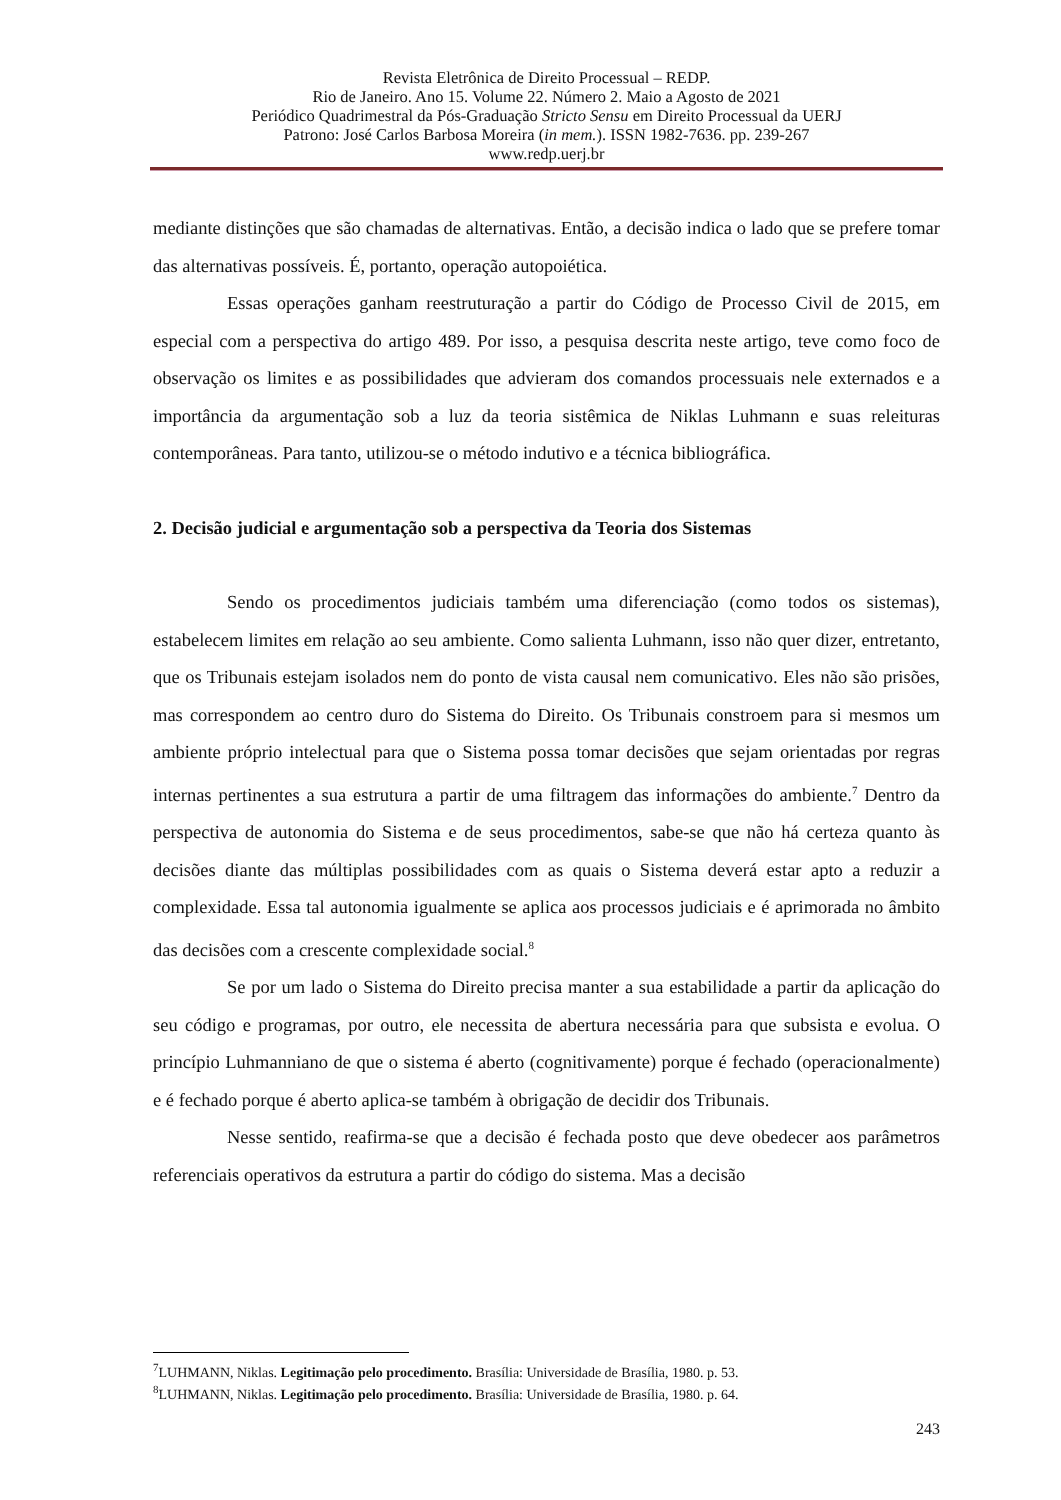Revista Eletrônica de Direito Processual – REDP.
Rio de Janeiro. Ano 15. Volume 22. Número 2. Maio a Agosto de 2021
Periódico Quadrimestral da Pós-Graduação Stricto Sensu em Direito Processual da UERJ
Patrono: José Carlos Barbosa Moreira (in mem.). ISSN 1982-7636. pp. 239-267
www.redp.uerj.br
mediante distinções que são chamadas de alternativas. Então, a decisão indica o lado que se prefere tomar das alternativas possíveis. É, portanto, operação autopoiética.
Essas operações ganham reestruturação a partir do Código de Processo Civil de 2015, em especial com a perspectiva do artigo 489. Por isso, a pesquisa descrita neste artigo, teve como foco de observação os limites e as possibilidades que advieram dos comandos processuais nele externados e a importância da argumentação sob a luz da teoria sistêmica de Niklas Luhmann e suas releituras contemporâneas. Para tanto, utilizou-se o método indutivo e a técnica bibliográfica.
2. Decisão judicial e argumentação sob a perspectiva da Teoria dos Sistemas
Sendo os procedimentos judiciais também uma diferenciação (como todos os sistemas), estabelecem limites em relação ao seu ambiente. Como salienta Luhmann, isso não quer dizer, entretanto, que os Tribunais estejam isolados nem do ponto de vista causal nem comunicativo. Eles não são prisões, mas correspondem ao centro duro do Sistema do Direito. Os Tribunais constroem para si mesmos um ambiente próprio intelectual para que o Sistema possa tomar decisões que sejam orientadas por regras internas pertinentes a sua estrutura a partir de uma filtragem das informações do ambiente.<sup>7</sup> Dentro da perspectiva de autonomia do Sistema e de seus procedimentos, sabe-se que não há certeza quanto às decisões diante das múltiplas possibilidades com as quais o Sistema deverá estar apto a reduzir a complexidade. Essa tal autonomia igualmente se aplica aos processos judiciais e é aprimorada no âmbito das decisões com a crescente complexidade social.<sup>8</sup>
Se por um lado o Sistema do Direito precisa manter a sua estabilidade a partir da aplicação do seu código e programas, por outro, ele necessita de abertura necessária para que subsista e evolua. O princípio Luhmanniano de que o sistema é aberto (cognitivamente) porque é fechado (operacionalmente) e é fechado porque é aberto aplica-se também à obrigação de decidir dos Tribunais.
Nesse sentido, reafirma-se que a decisão é fechada posto que deve obedecer aos parâmetros referenciais operativos da estrutura a partir do código do sistema. Mas a decisão
<sup>7</sup> LUHMANN, Niklas. Legitimação pelo procedimento. Brasília: Universidade de Brasília, 1980. p. 53.
<sup>8</sup> LUHMANN, Niklas. Legitimação pelo procedimento. Brasília: Universidade de Brasília, 1980. p. 64.
243